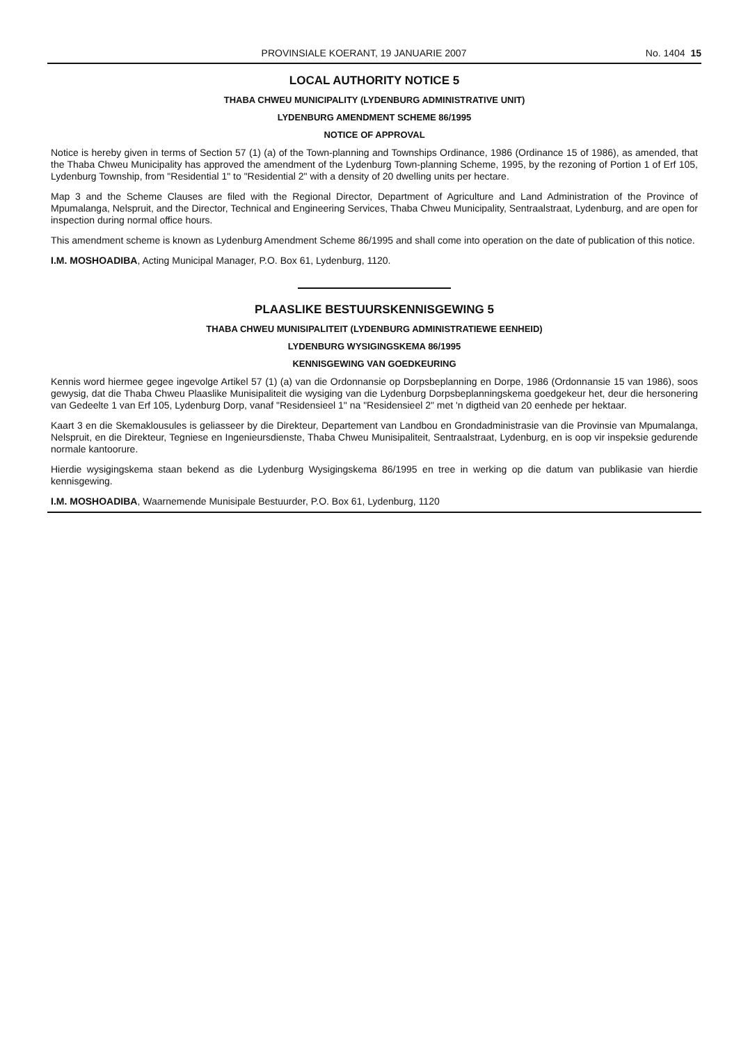PROVINSIALE KOERANT, 19 JANUARIE 2007 No. 1404 15
LOCAL AUTHORITY NOTICE 5
THABA CHWEU MUNICIPALITY (LYDENBURG ADMINISTRATIVE UNIT)
LYDENBURG AMENDMENT SCHEME 86/1995
NOTICE OF APPROVAL
Notice is hereby given in terms of Section 57 (1) (a) of the Town-planning and Townships Ordinance, 1986 (Ordinance 15 of 1986), as amended, that the Thaba Chweu Municipality has approved the amendment of the Lydenburg Town-planning Scheme, 1995, by the rezoning of Portion 1 of Erf 105, Lydenburg Township, from "Residential 1" to "Residential 2" with a density of 20 dwelling units per hectare.
Map 3 and the Scheme Clauses are filed with the Regional Director, Department of Agriculture and Land Administration of the Province of Mpumalanga, Nelspruit, and the Director, Technical and Engineering Services, Thaba Chweu Municipality, Sentraalstraat, Lydenburg, and are open for inspection during normal office hours.
This amendment scheme is known as Lydenburg Amendment Scheme 86/1995 and shall come into operation on the date of publication of this notice.
I.M. MOSHOADIBA, Acting Municipal Manager, P.O. Box 61, Lydenburg, 1120.
PLAASLIKE BESTUURSKENNISGEWING 5
THABA CHWEU MUNISIPALITEIT (LYDENBURG ADMINISTRATIEWE EENHEID)
LYDENBURG WYSIGINGSKEMA 86/1995
KENNISGEWING VAN GOEDKEURING
Kennis word hiermee gegee ingevolge Artikel 57 (1) (a) van die Ordonnansie op Dorpsbeplanning en Dorpe, 1986 (Ordonnansie 15 van 1986), soos gewysig, dat die Thaba Chweu Plaaslike Munisipaliteit die wysiging van die Lydenburg Dorpsbeplanningskema goedgekeur het, deur die hersonering van Gedeelte 1 van Erf 105, Lydenburg Dorp, vanaf "Residensieel 1" na "Residensieel 2" met 'n digtheid van 20 eenhede per hektaar.
Kaart 3 en die Skemaklousules is geliasseer by die Direkteur, Departement van Landbou en Grondadministrasie van die Provinsie van Mpumalanga, Nelspruit, en die Direkteur, Tegniese en Ingenieursdienste, Thaba Chweu Munisipaliteit, Sentraalstraat, Lydenburg, en is oop vir inspeksie gedurende normale kantoorure.
Hierdie wysigingskema staan bekend as die Lydenburg Wysigingskema 86/1995 en tree in werking op die datum van publikasie van hierdie kennisgewing.
I.M. MOSHOADIBA, Waarnemende Munisipale Bestuurder, P.O. Box 61, Lydenburg, 1120